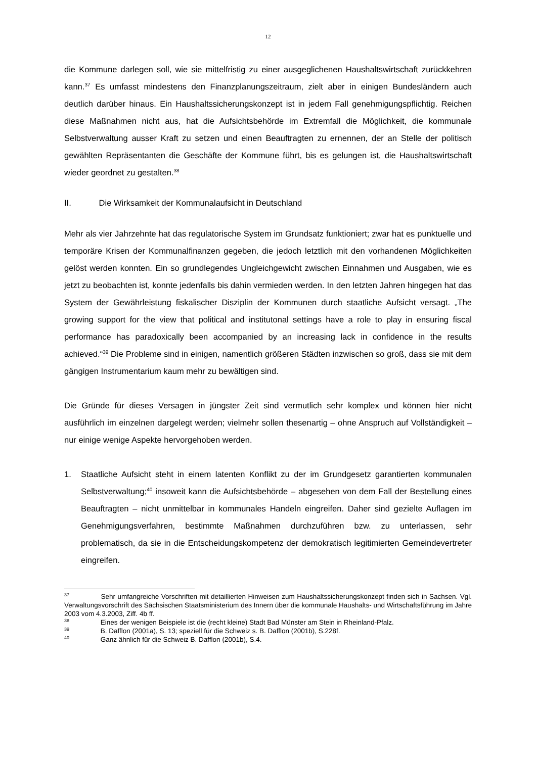12
die Kommune darlegen soll, wie sie mittelfristig zu einer ausgeglichenen Haushaltswirtschaft zurückkehren kann.<sup>37</sup> Es umfasst mindestens den Finanzplanungszeitraum, zielt aber in einigen Bundesländern auch deutlich darüber hinaus. Ein Haushaltssicherungskonzept ist in jedem Fall genehmigungspflichtig. Reichen diese Maßnahmen nicht aus, hat die Aufsichtsbehörde im Extremfall die Möglichkeit, die kommunale Selbstverwaltung ausser Kraft zu setzen und einen Beauftragten zu ernennen, der an Stelle der politisch gewählten Repräsentanten die Geschäfte der Kommune führt, bis es gelungen ist, die Haushaltswirtschaft wieder geordnet zu gestalten.<sup>38</sup>
II. Die Wirksamkeit der Kommunalaufsicht in Deutschland
Mehr als vier Jahrzehnte hat das regulatorische System im Grundsatz funktioniert; zwar hat es punktuelle und temporäre Krisen der Kommunalfinanzen gegeben, die jedoch letztlich mit den vorhandenen Möglichkeiten gelöst werden konnten. Ein so grundlegendes Ungleichgewicht zwischen Einnahmen und Ausgaben, wie es jetzt zu beobachten ist, konnte jedenfalls bis dahin vermieden werden. In den letzten Jahren hingegen hat das System der Gewährleistung fiskalischer Disziplin der Kommunen durch staatliche Aufsicht versagt. „The growing support for the view that political and institutonal settings have a role to play in ensuring fiscal performance has paradoxically been accompanied by an increasing lack in confidence in the results achieved.“<sup>39</sup> Die Probleme sind in einigen, namentlich größeren Städten inzwischen so groß, dass sie mit dem gängigen Instrumentarium kaum mehr zu bewältigen sind.
Die Gründe für dieses Versagen in jüngster Zeit sind vermutlich sehr komplex und können hier nicht ausführlich im einzelnen dargelegt werden; vielmehr sollen thesenartig – ohne Anspruch auf Vollständigkeit – nur einige wenige Aspekte hervorgehoben werden.
1. Staatliche Aufsicht steht in einem latenten Konflikt zu der im Grundgesetz garantierten kommunalen Selbstverwaltung;<sup>40</sup> insoweit kann die Aufsichtsbehörde – abgesehen von dem Fall der Bestellung eines Beauftragten – nicht unmittelbar in kommunales Handeln eingreifen. Daher sind gezielte Auflagen im Genehmigungsverfahren, bestimmte Maßnahmen durchzuführen bzw. zu unterlassen, sehr problematisch, da sie in die Entscheidungskompetenz der demokratisch legitimierten Gemeindevertreter eingreifen.
<sup>37</sup> Sehr umfangreiche Vorschriften mit detaillierten Hinweisen zum Haushaltssicherungskonzept finden sich in Sachsen. Vgl. Verwaltungsvorschrift des Sächsischen Staatsministerium des Innern über die kommunale Haushalts- und Wirtschaftsführung im Jahre 2003 vom 4.3.2003, Ziff. 4b ff.
<sup>38</sup> Eines der wenigen Beispiele ist die (recht kleine) Stadt Bad Münster am Stein in Rheinland-Pfalz.
<sup>39</sup> B. Dafflon (2001a), S. 13; speziell für die Schweiz s. B. Dafflon (2001b), S.228f.
<sup>40</sup> Ganz ähnlich für die Schweiz B. Dafflon (2001b), S.4.